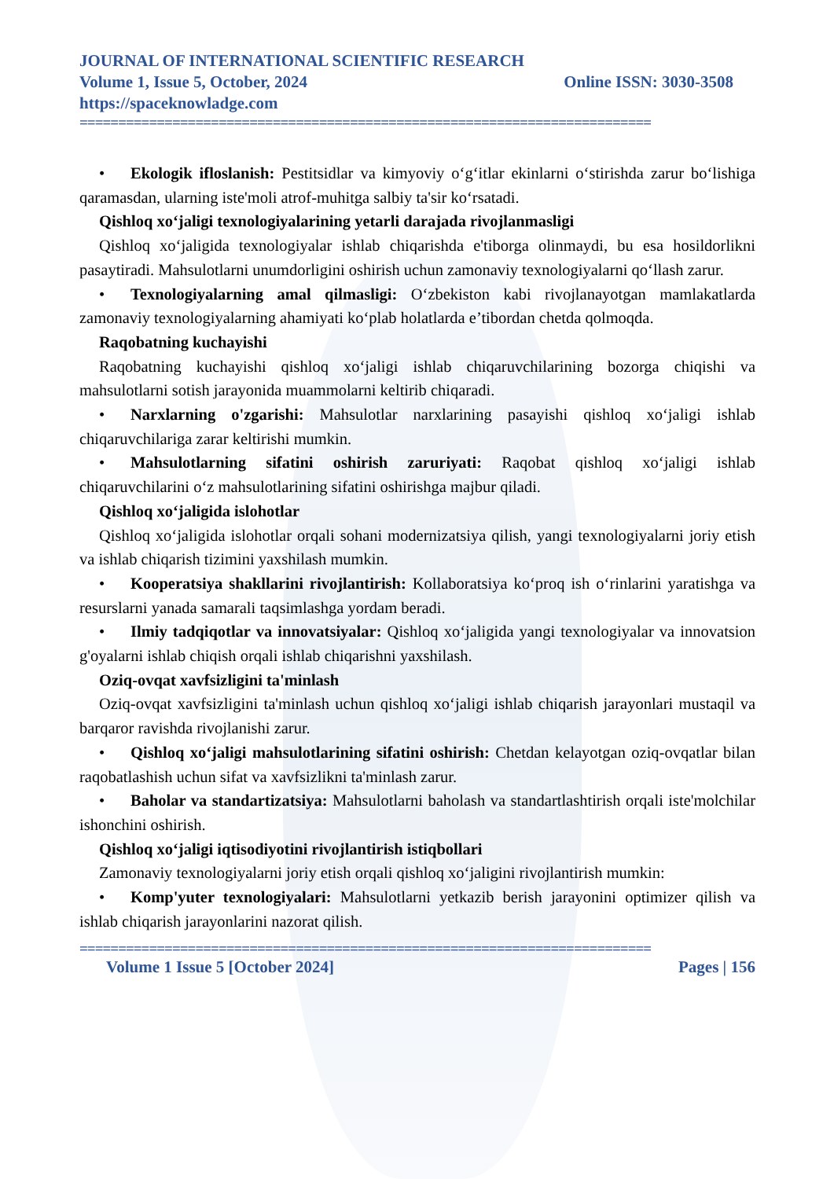JOURNAL OF INTERNATIONAL SCIENTIFIC RESEARCH
Volume 1, Issue 5, October, 2024 Online ISSN: 3030-3508
https://spaceknowladge.com
==========================================================================
• Ekologik ifloslanish: Pestitsidlar va kimyoviy o‘g‘itlar ekinlarni o‘stirishda zarur bo‘lishiga qaramasdan, ularning iste'moli atrof-muhitga salbiy ta'sir ko‘rsatadi.
Qishloq xo‘jaligi texnologiyalarining yetarli darajada rivojlanmasligi
Qishloq xo‘jaligida texnologiyalar ishlab chiqarishda e'tiborga olinmaydi, bu esa hosildorlikni pasaytiradi. Mahsulotlarni unumdorligini oshirish uchun zamonaviy texnologiyalarni qo‘llash zarur.
• Texnologiyalarning amal qilmasligi: O‘zbekiston kabi rivojlanayotgan mamlakatlarda zamonaviy texnologiyalarning ahamiyati ko‘plab holatlarda e’tibordan chetda qolmoqda.
Raqobatning kuchayishi
Raqobatning kuchayishi qishloq xo‘jaligi ishlab chiqaruvchilarining bozorga chiqishi va mahsulotlarni sotish jarayonida muammolarni keltirib chiqaradi.
• Narxlarning o'zgarishi: Mahsulotlar narxlarining pasayishi qishloq xo‘jaligi ishlab chiqaruvchilariga zarar keltirishi mumkin.
• Mahsulotlarning sifatini oshirish zaruriyati: Raqobat qishloq xo‘jaligi ishlab chiqaruvchilarini o‘z mahsulotlarining sifatini oshirishga majbur qiladi.
Qishloq xo‘jaligida islohotlar
Qishloq xo‘jaligida islohotlar orqali sohani modernizatsiya qilish, yangi texnologiyalarni joriy etish va ishlab chiqarish tizimini yaxshilash mumkin.
• Kooperatsiya shakllarini rivojlantirish: Kollaboratsiya ko‘proq ish o‘rinlarini yaratishga va resurslarni yanada samarali taqsimlashga yordam beradi.
• Ilmiy tadqiqotlar va innovatsiyalar: Qishloq xo‘jaligida yangi texnologiyalar va innovatsion g'oyalarni ishlab chiqish orqali ishlab chiqarishni yaxshilash.
Oziq-ovqat xavfsizligini ta'minlash
Oziq-ovqat xavfsizligini ta'minlash uchun qishloq xo‘jaligi ishlab chiqarish jarayonlari mustaqil va barqaror ravishda rivojlanishi zarur.
• Qishloq xo‘jaligi mahsulotlarining sifatini oshirish: Chetdan kelayotgan oziq-ovqatlar bilan raqobatlashish uchun sifat va xavfsizlikni ta'minlash zarur.
• Baholar va standartizatsiya: Mahsulotlarni baholash va standartlashtirish orqali iste'molchilar ishonchini oshirish.
Qishloq xo‘jaligi iqtisodiyotini rivojlantirish istiqbollari
Zamonaviy texnologiyalarni joriy etish orqali qishloq xo‘jaligini rivojlantirish mumkin:
• Komp'yuter texnologiyalari: Mahsulotlarni yetkazib berish jarayonini optimizer qilish va ishlab chiqarish jarayonlarini nazorat qilish.
==========================================================================
Volume 1 Issue 5 [October 2024] Pages | 156